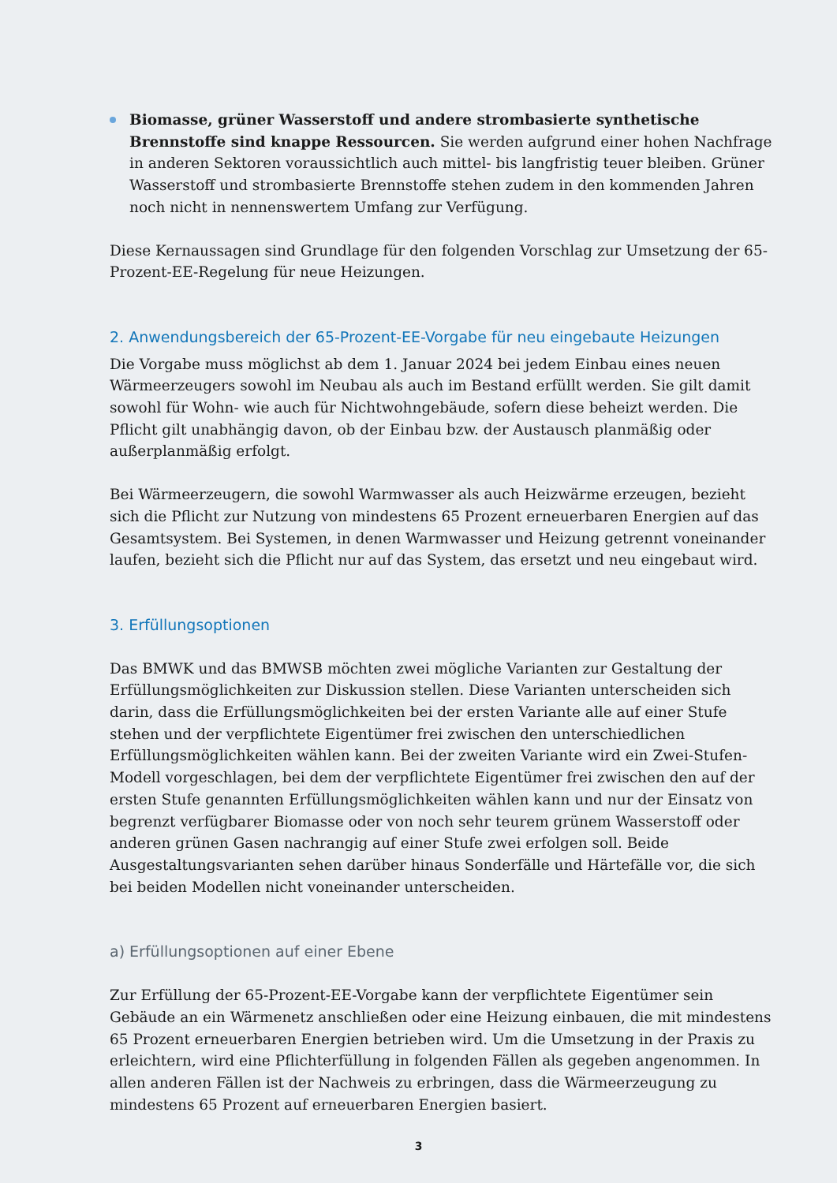Biomasse, grüner Wasserstoff und andere strombasierte synthetische Brennstoffe sind knappe Ressourcen. Sie werden aufgrund einer hohen Nachfrage in anderen Sektoren voraussichtlich auch mittel- bis langfristig teuer bleiben. Grüner Wasserstoff und strombasierte Brennstoffe stehen zudem in den kommenden Jahren noch nicht in nennenswertem Umfang zur Verfügung.
Diese Kernaussagen sind Grundlage für den folgenden Vorschlag zur Umsetzung der 65-Prozent-EE-Regelung für neue Heizungen.
2. Anwendungsbereich der 65-Prozent-EE-Vorgabe für neu eingebaute Heizungen
Die Vorgabe muss möglichst ab dem 1. Januar 2024 bei jedem Einbau eines neuen Wärmeerzeugers sowohl im Neubau als auch im Bestand erfüllt werden. Sie gilt damit sowohl für Wohn- wie auch für Nichtwohngebäude, sofern diese beheizt werden. Die Pflicht gilt unabhängig davon, ob der Einbau bzw. der Austausch planmäßig oder außerplanmäßig erfolgt.
Bei Wärmeerzeugern, die sowohl Warmwasser als auch Heizwärme erzeugen, bezieht sich die Pflicht zur Nutzung von mindestens 65 Prozent erneuerbaren Energien auf das Gesamtsystem. Bei Systemen, in denen Warmwasser und Heizung getrennt voneinander laufen, bezieht sich die Pflicht nur auf das System, das ersetzt und neu eingebaut wird.
3. Erfüllungsoptionen
Das BMWK und das BMWSB möchten zwei mögliche Varianten zur Gestaltung der Erfüllungsmöglichkeiten zur Diskussion stellen. Diese Varianten unterscheiden sich darin, dass die Erfüllungsmöglichkeiten bei der ersten Variante alle auf einer Stufe stehen und der verpflichtete Eigentümer frei zwischen den unterschiedlichen Erfüllungsmöglichkeiten wählen kann. Bei der zweiten Variante wird ein Zwei-Stufen-Modell vorgeschlagen, bei dem der verpflichtete Eigentümer frei zwischen den auf der ersten Stufe genannten Erfüllungsmöglichkeiten wählen kann und nur der Einsatz von begrenzt verfügbarer Biomasse oder von noch sehr teurem grünem Wasserstoff oder anderen grünen Gasen nachrangig auf einer Stufe zwei erfolgen soll. Beide Ausgestaltungsvarianten sehen darüber hinaus Sonderfälle und Härtefälle vor, die sich bei beiden Modellen nicht voneinander unterscheiden.
a) Erfüllungsoptionen auf einer Ebene
Zur Erfüllung der 65-Prozent-EE-Vorgabe kann der verpflichtete Eigentümer sein Gebäude an ein Wärmenetz anschließen oder eine Heizung einbauen, die mit mindestens 65 Prozent erneuerbaren Energien betrieben wird. Um die Umsetzung in der Praxis zu erleichtern, wird eine Pflichterfüllung in folgenden Fällen als gegeben angenommen. In allen anderen Fällen ist der Nachweis zu erbringen, dass die Wärmeerzeugung zu mindestens 65 Prozent auf erneuerbaren Energien basiert.
3